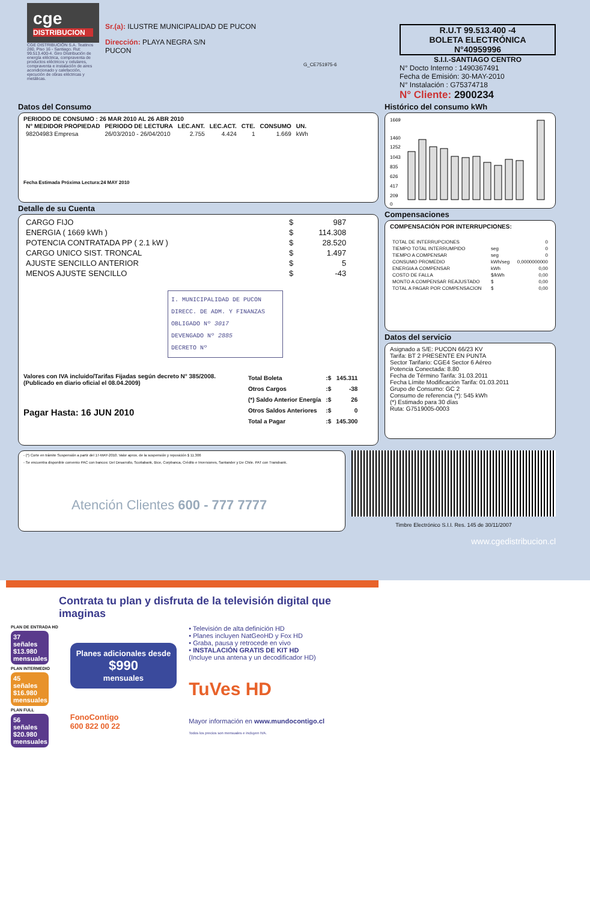cge
DISTRIBUCION
CGE DISTRIBUCIÓN S.A. Teatinos 280, Piso 16 - Santiago. Rut: 99.513.400-4. Giro Distribución de energía eléctrica, compraventa de productos eléctricos y celulares, compraventa e instalación de aires acondicionado y calefacción, ejecución de obras eléctricas y metálicas.
Sr.(a): ILUSTRE MUNICIPALIDAD DE PUCON
Dirección: PLAYA NEGRA S/N
PUCON
G_CE751975-6
R.U.T 99.513.400 -4
BOLETA ELECTRÓNICA
N°40959996
S.I.I.-SANTIAGO CENTRO
N° Docto Interno : 1490367491
Fecha de Emisión: 30-MAY-2010
N° Instalación : G75374718
N° Cliente: 2900234
Datos del Consumo
PERIODO DE CONSUMO : 26 MAR 2010 AL 26 ABR 2010
| N° MEDIDOR PROPIEDAD | PERIODO DE LECTURA | LEC.ANT. | LEC.ACT. | CTE. | CONSUMO | UN. |
| --- | --- | --- | --- | --- | --- | --- |
| 98204983 Empresa | 26/03/2010 - 26/04/2010 | 2.755 | 4.424 | 1 | 1.669 | kWh |
Fecha Estimada Próxima Lectura:24 MAY 2010
Detalle de su Cuenta
| CARGO FIJO | $ | 987 |
| ENERGIA ( 1669 kWh ) | $ | 114.308 |
| POTENCIA CONTRATADA PP ( 2.1 kW ) | $ | 28.520 |
| CARGO UNICO SIST. TRONCAL | $ | 1.497 |
| AJUSTE SENCILLO ANTERIOR | $ | 5 |
| MENOS AJUSTE SENCILLO | $ | -43 |
I. MUNICIPALIDAD DE PUCON
DIRECC. DE ADM. Y FINANZAS
OBLIGADO Nº 3017
DEVENGADO Nº 2885
DECRETO Nº
Valores con IVA incluido/Tarifas Fijadas según decreto N° 385/2008. (Publicado en diario oficial el 08.04.2009)
Pagar Hasta: 16 JUN 2010
| Total Boleta | :$ | 145.311 |
| Otros Cargos | :$ | -38 |
| (*) Saldo Anterior Energía | :$ | 26 |
| Otros Saldos Anteriores | :$ | 0 |
| Total a Pagar | :$ | 145.300 |
Histórico del consumo kWh
1669
1460
1252
1043
835
626
417
209
0
Compensaciones
COMPENSACIÓN POR INTERRUPCIONES:
| TOTAL DE INTERRUPCIONES | | 0 |
| TIEMPO TOTAL INTERRUMPIDO | seg | 0 |
| TIEMPO A COMPENSAR | seg | 0 |
| CONSUMO PROMEDIO | kWh/seg | 0,0000000000 |
| ENERGIA A COMPENSAR | kWh | 0,00 |
| COSTO DE FALLA | $/kWh | 0,00 |
| MONTO A COMPENSAR REAJUSTADO | $ | 0,00 |
| TOTAL A PAGAR POR COMPENSACION | $ | 0,00 |
Datos del servicio
Asignado a S/E: PUCON 66/23 KV
Tarifa: BT 2 PRESENTE EN PUNTA
Sector Tarifario: CGE4 Sector 6 Aéreo
Potencia Conectada: 8.80
Fecha de Término Tarifa: 31.03.2011
Fecha Límite Modificación Tarifa: 01.03.2011
Grupo de Consumo: GC 2
Consumo de referencia (*): 545 kWh
(*) Estimado para 30 días
Ruta: G7519005-0003
- (*) Corte en trámite Suspensión a partir del 17-MAY-2010. Valor aprox. de la suspensión y reposición $ 11.306
- Se encuentra disponible convenio PAC con bancos: Del Desarrollo, Scotiabank, Bice, Corpbanca, Crédito e Inversiones, Santander y De Chile. PAT con Transbank.
Atención Clientes 600 - 777 7777
Timbre Electrónico S.I.I. Res. 145 de 30/11/2007
www.cgedistribucion.cl
Contrata tu plan y disfruta de la televisión digital que imaginas
PLAN DE ENTRADA HD
37 señales
$13.980 mensuales
PLAN INTERMEDIO
45 señales
$16.980 mensuales
PLAN FULL
56 señales
$20.980 mensuales
Planes adicionales desde
$990
mensuales
FonoContigo
600 822 00 22
• Televisión de alta definición HD
• Planes incluyen NatGeoHD y Fox HD
• Graba, pausa y retrocede en vivo
• INSTALACIÓN GRATIS DE KIT HD
(Incluye una antena y un decodificador HD)
TuVes HD
Mayor información en www.mundocontigo.cl
Todos los precios son mensuales e incluyen IVA.